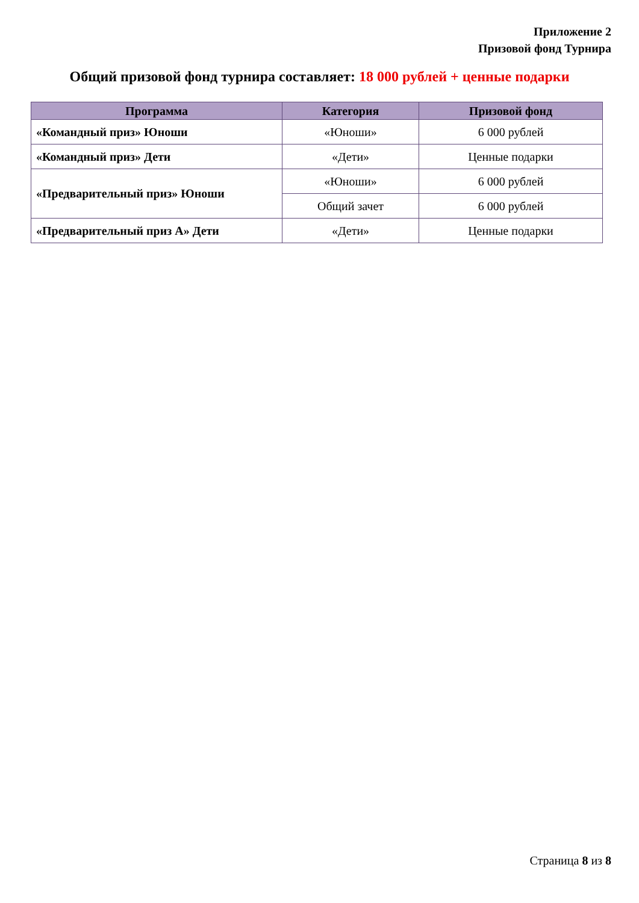Приложение 2
Призовой фонд Турнира
Общий призовой фонд турнира составляет: 18 000 рублей + ценные подарки
| Программа | Категория | Призовой фонд |
| --- | --- | --- |
| «Командный приз» Юноши | «Юноши» | 6 000 рублей |
| «Командный приз» Дети | «Дети» | Ценные подарки |
| «Предварительный приз» Юноши | «Юноши» | 6 000 рублей |
| | Общий зачет | 6 000 рублей |
| «Предварительный приз А» Дети | «Дети» | Ценные подарки |
Страница 8 из 8